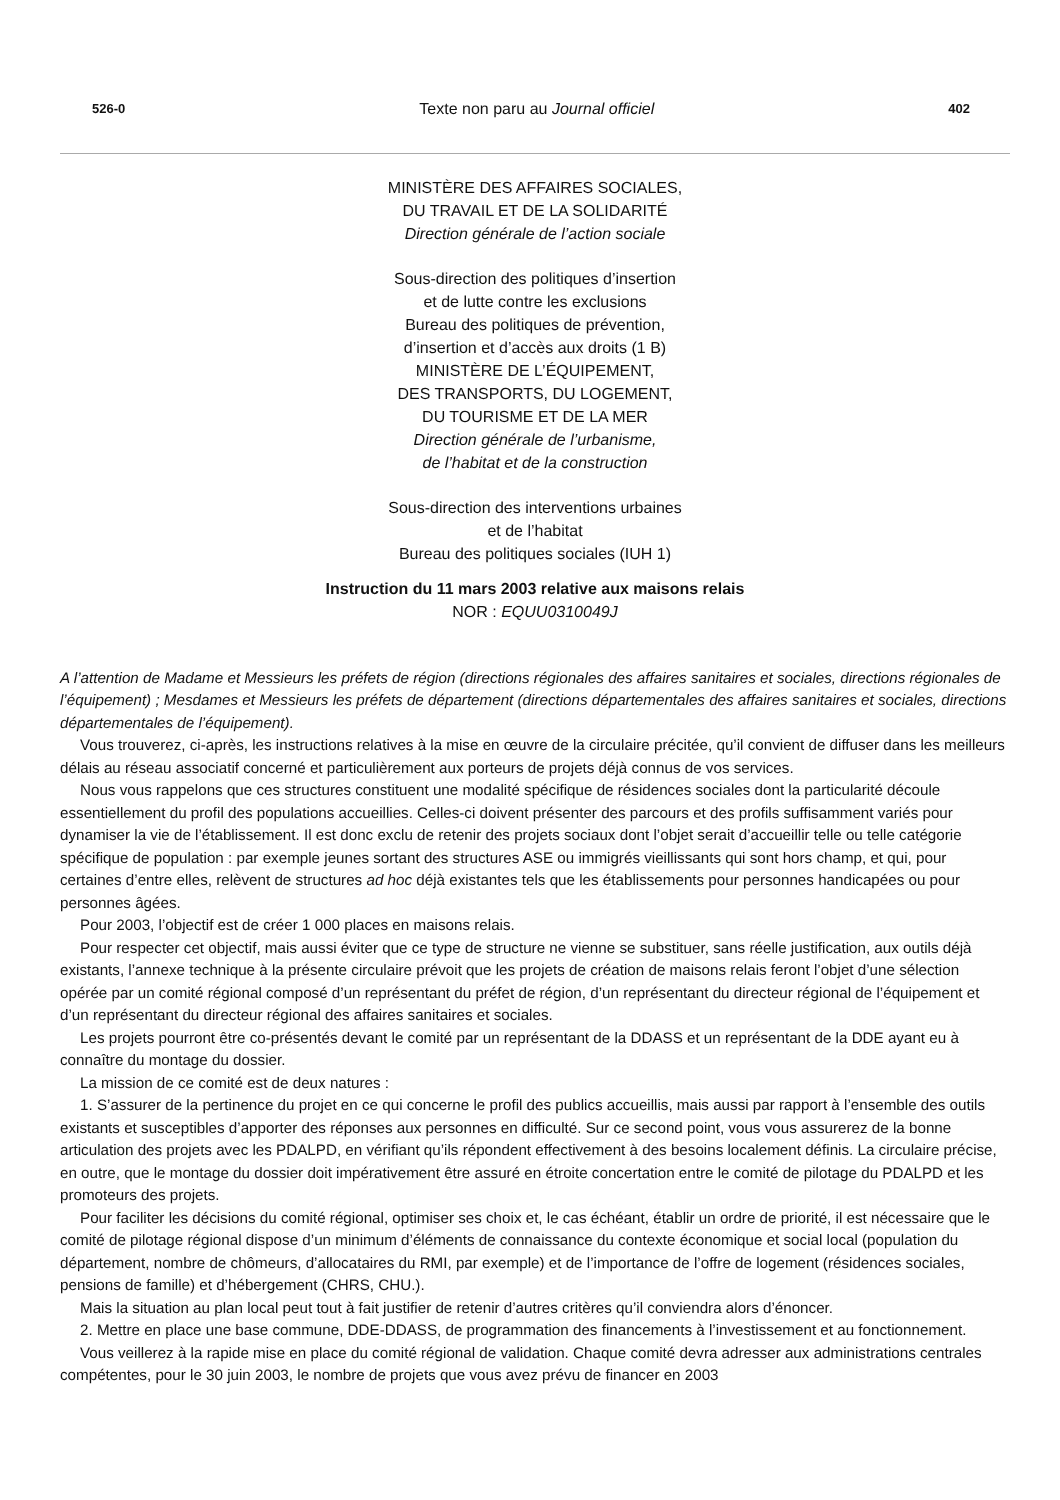526-0 Texte non paru au Journal officiel 402
MINISTÈRE DES AFFAIRES SOCIALES,
DU TRAVAIL ET DE LA SOLIDARITÉ
Direction générale de l’action sociale
Sous-direction des politiques d’insertion
et de lutte contre les exclusions
Bureau des politiques de prévention,
d’insertion et d’accès aux droits (1 B)
MINISTÈRE DE L’ÉQUIPEMENT,
DES TRANSPORTS, DU LOGEMENT,
DU TOURISME ET DE LA MER
Direction générale de l’urbanisme,
de l’habitat et de la construction
Sous-direction des interventions urbaines
et de l’habitat
Bureau des politiques sociales (IUH 1)
Instruction du 11 mars 2003 relative aux maisons relais
NOR : EQUU0310049J
A l’attention de Madame et Messieurs les préfets de région (directions régionales des affaires sanitaires et sociales, directions régionales de l’équipement) ; Mesdames et Messieurs les préfets de département (directions départementales des affaires sanitaires et sociales, directions départementales de l’équipement).
Vous trouverez, ci-après, les instructions relatives à la mise en œuvre de la circulaire précitée, qu’il convient de diffuser dans les meilleurs délais au réseau associatif concerné et particulièrement aux porteurs de projets déjà connus de vos services.
Nous vous rappelons que ces structures constituent une modalité spécifique de résidences sociales dont la particularité découle essentiellement du profil des populations accueillies. Celles-ci doivent présenter des parcours et des profils suffisamment variés pour dynamiser la vie de l’établissement. Il est donc exclu de retenir des projets sociaux dont l’objet serait d’accueillir telle ou telle catégorie spécifique de population : par exemple jeunes sortant des structures ASE ou immigrés vieillissants qui sont hors champ, et qui, pour certaines d’entre elles, relèvent de structures ad hoc déjà existantes tels que les établissements pour personnes handicapées ou pour personnes âgées.
Pour 2003, l’objectif est de créer 1 000 places en maisons relais.
Pour respecter cet objectif, mais aussi éviter que ce type de structure ne vienne se substituer, sans réelle justification, aux outils déjà existants, l’annexe technique à la présente circulaire prévoit que les projets de création de maisons relais feront l’objet d’une sélection opérée par un comité régional composé d’un représentant du préfet de région, d’un représentant du directeur régional de l’équipement et d’un représentant du directeur régional des affaires sanitaires et sociales.
Les projets pourront être co-présentés devant le comité par un représentant de la DDASS et un représentant de la DDE ayant eu à connaître du montage du dossier.
La mission de ce comité est de deux natures :
1. S’assurer de la pertinence du projet en ce qui concerne le profil des publics accueillis, mais aussi par rapport à l’ensemble des outils existants et susceptibles d’apporter des réponses aux personnes en difficulté. Sur ce second point, vous vous assurerez de la bonne articulation des projets avec les PDALPD, en vérifiant qu’ils répondent effectivement à des besoins localement définis. La circulaire précise, en outre, que le montage du dossier doit impérativement être assuré en étroite concertation entre le comité de pilotage du PDALPD et les promoteurs des projets.
Pour faciliter les décisions du comité régional, optimiser ses choix et, le cas échéant, établir un ordre de priorité, il est nécessaire que le comité de pilotage régional dispose d’un minimum d’éléments de connaissance du contexte économique et social local (population du département, nombre de chômeurs, d’allocataires du RMI, par exemple) et de l’importance de l’offre de logement (résidences sociales, pensions de famille) et d’hébergement (CHRS, CHU.).
Mais la situation au plan local peut tout à fait justifier de retenir d’autres critères qu’il conviendra alors d’énoncer.
2. Mettre en place une base commune, DDE-DDASS, de programmation des financements à l’investissement et au fonctionnement.
Vous veillerez à la rapide mise en place du comité régional de validation. Chaque comité devra adresser aux administrations centrales compétentes, pour le 30 juin 2003, le nombre de projets que vous avez prévu de financer en 2003